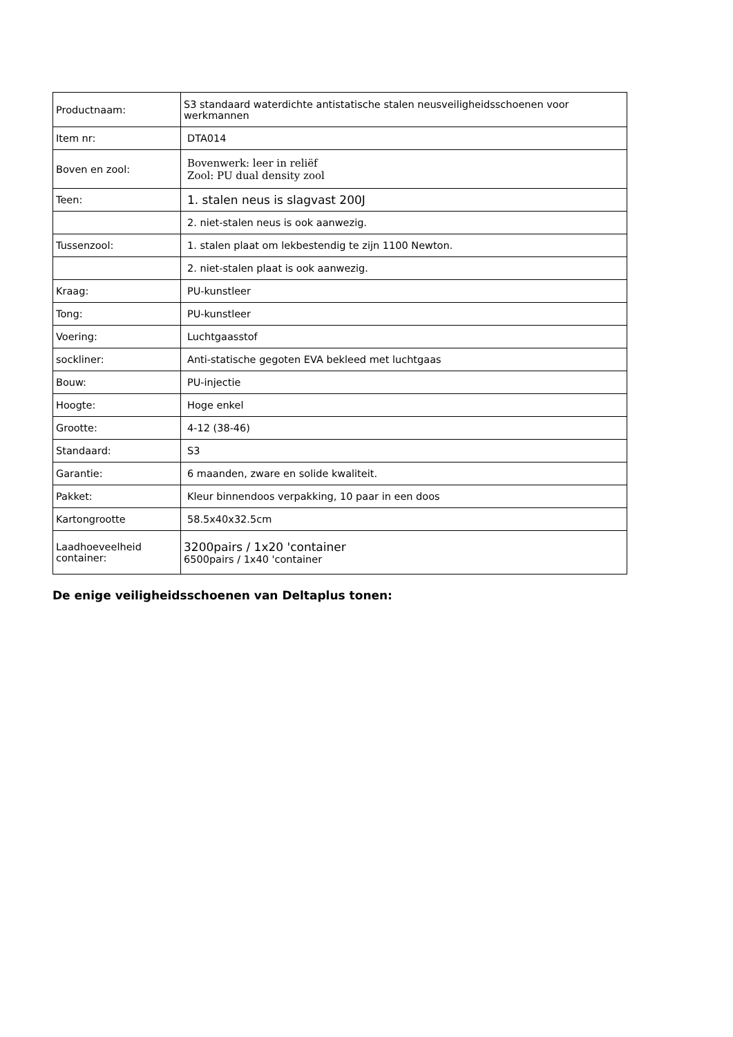| Productnaam: | S3 standaard waterdichte antistatische stalen neusveiligheidsschoenen voor werkmannen |
| Item nr: | DTA014 |
| Boven en zool: | Bovenwerk: leer in reliëf Zool: PU dual density zool |
| Teen: | 1. stalen neus is slagvast 200J |
| | 2. niet-stalen neus is ook aanwezig. |
| Tussenzool: | 1. stalen plaat om lekbestendig te zijn 1100 Newton. |
| | 2. niet-stalen plaat is ook aanwezig. |
| Kraag: | PU-kunstleer |
| Tong: | PU-kunstleer |
| Voering: | Luchtgaasstof |
| sockliner: | Anti-statische gegoten EVA bekleed met luchtgaas |
| Bouw: | PU-injectie |
| Hoogte: | Hoge enkel |
| Grootte: | 4-12 (38-46) |
| Standaard: | S3 |
| Garantie: | 6 maanden, zware en solide kwaliteit. |
| Pakket: | Kleur binnendoos verpakking, 10 paar in een doos |
| Kartongrootte | 58.5x40x32.5cm |
| Laadhoeveelheid container: | 3200pairs / 1x20 'container 6500pairs / 1x40 'container |
De enige veiligheidsschoenen van Deltaplus tonen: